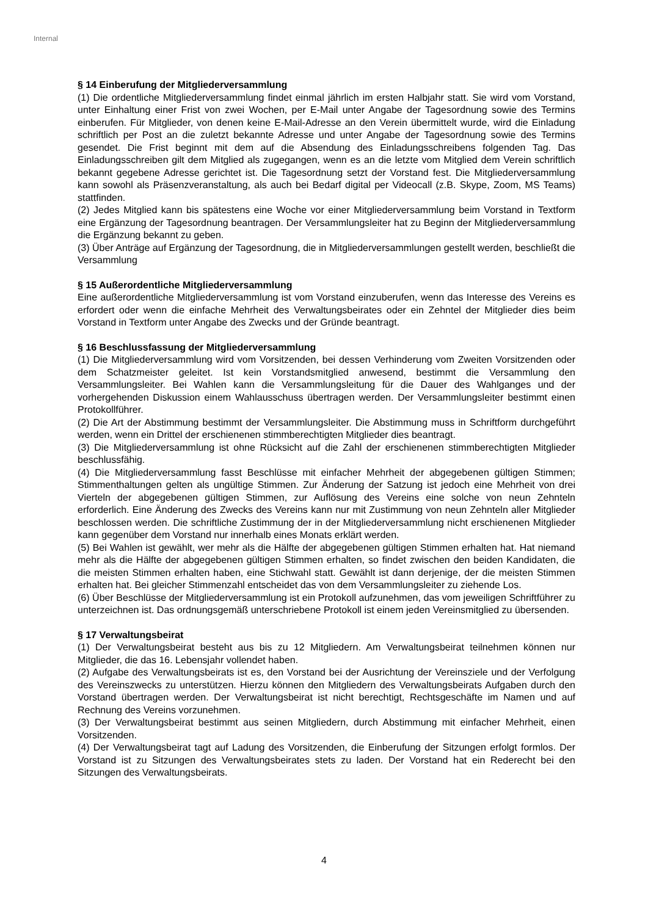Internal
§ 14 Einberufung der Mitgliederversammlung
(1) Die ordentliche Mitgliederversammlung findet einmal jährlich im ersten Halbjahr statt. Sie wird vom Vorstand, unter Einhaltung einer Frist von zwei Wochen, per E-Mail unter Angabe der Tagesordnung sowie des Termins einberufen. Für Mitglieder, von denen keine E-Mail-Adresse an den Verein übermittelt wurde, wird die Einladung schriftlich per Post an die zuletzt bekannte Adresse und unter Angabe der Tagesordnung sowie des Termins gesendet. Die Frist beginnt mit dem auf die Absendung des Einladungsschreibens folgenden Tag. Das Einladungsschreiben gilt dem Mitglied als zugegangen, wenn es an die letzte vom Mitglied dem Verein schriftlich bekannt gegebene Adresse gerichtet ist. Die Tagesordnung setzt der Vorstand fest. Die Mitgliederversammlung kann sowohl als Präsenzveranstaltung, als auch bei Bedarf digital per Videocall (z.B. Skype, Zoom, MS Teams) stattfinden.
(2) Jedes Mitglied kann bis spätestens eine Woche vor einer Mitgliederversammlung beim Vorstand in Textform eine Ergänzung der Tagesordnung beantragen. Der Versammlungsleiter hat zu Beginn der Mitgliederversammlung die Ergänzung bekannt zu geben.
(3) Über Anträge auf Ergänzung der Tagesordnung, die in Mitgliederversammlungen gestellt werden, beschließt die Versammlung
§ 15 Außerordentliche Mitgliederversammlung
Eine außerordentliche Mitgliederversammlung ist vom Vorstand einzuberufen, wenn das Interesse des Vereins es erfordert oder wenn die einfache Mehrheit des Verwaltungsbeirates oder ein Zehntel der Mitglieder dies beim Vorstand in Textform unter Angabe des Zwecks und der Gründe beantragt.
§ 16 Beschlussfassung der Mitgliederversammlung
(1) Die Mitgliederversammlung wird vom Vorsitzenden, bei dessen Verhinderung vom Zweiten Vorsitzenden oder dem Schatzmeister geleitet. Ist kein Vorstandsmitglied anwesend, bestimmt die Versammlung den Versammlungsleiter. Bei Wahlen kann die Versammlungsleitung für die Dauer des Wahlganges und der vorhergehenden Diskussion einem Wahlausschuss übertragen werden. Der Versammlungsleiter bestimmt einen Protokollführer.
(2) Die Art der Abstimmung bestimmt der Versammlungsleiter. Die Abstimmung muss in Schriftform durchgeführt werden, wenn ein Drittel der erschienenen stimmberechtigten Mitglieder dies beantragt.
(3) Die Mitgliederversammlung ist ohne Rücksicht auf die Zahl der erschienenen stimmberechtigten Mitglieder beschlussfähig.
(4) Die Mitgliederversammlung fasst Beschlüsse mit einfacher Mehrheit der abgegebenen gültigen Stimmen; Stimmenthaltungen gelten als ungültige Stimmen. Zur Änderung der Satzung ist jedoch eine Mehrheit von drei Vierteln der abgegebenen gültigen Stimmen, zur Auflösung des Vereins eine solche von neun Zehnteln erforderlich. Eine Änderung des Zwecks des Vereins kann nur mit Zustimmung von neun Zehnteln aller Mitglieder beschlossen werden. Die schriftliche Zustimmung der in der Mitgliederversammlung nicht erschienenen Mitglieder kann gegenüber dem Vorstand nur innerhalb eines Monats erklärt werden.
(5) Bei Wahlen ist gewählt, wer mehr als die Hälfte der abgegebenen gültigen Stimmen erhalten hat. Hat niemand mehr als die Hälfte der abgegebenen gültigen Stimmen erhalten, so findet zwischen den beiden Kandidaten, die die meisten Stimmen erhalten haben, eine Stichwahl statt. Gewählt ist dann derjenige, der die meisten Stimmen erhalten hat. Bei gleicher Stimmenzahl entscheidet das von dem Versammlungsleiter zu ziehende Los.
(6) Über Beschlüsse der Mitgliederversammlung ist ein Protokoll aufzunehmen, das vom jeweiligen Schriftführer zu unterzeichnen ist. Das ordnungsgemäß unterschriebene Protokoll ist einem jeden Vereinsmitglied zu übersenden.
§ 17 Verwaltungsbeirat
(1) Der Verwaltungsbeirat besteht aus bis zu 12 Mitgliedern. Am Verwaltungsbeirat teilnehmen können nur Mitglieder, die das 16. Lebensjahr vollendet haben.
(2) Aufgabe des Verwaltungsbeirats ist es, den Vorstand bei der Ausrichtung der Vereinsziele und der Verfolgung des Vereinszwecks zu unterstützen. Hierzu können den Mitgliedern des Verwaltungsbeirats Aufgaben durch den Vorstand übertragen werden. Der Verwaltungsbeirat ist nicht berechtigt, Rechtsgeschäfte im Namen und auf Rechnung des Vereins vorzunehmen.
(3) Der Verwaltungsbeirat bestimmt aus seinen Mitgliedern, durch Abstimmung mit einfacher Mehrheit, einen Vorsitzenden.
(4) Der Verwaltungsbeirat tagt auf Ladung des Vorsitzenden, die Einberufung der Sitzungen erfolgt formlos. Der Vorstand ist zu Sitzungen des Verwaltungsbeirates stets zu laden. Der Vorstand hat ein Rederecht bei den Sitzungen des Verwaltungsbeirats.
4